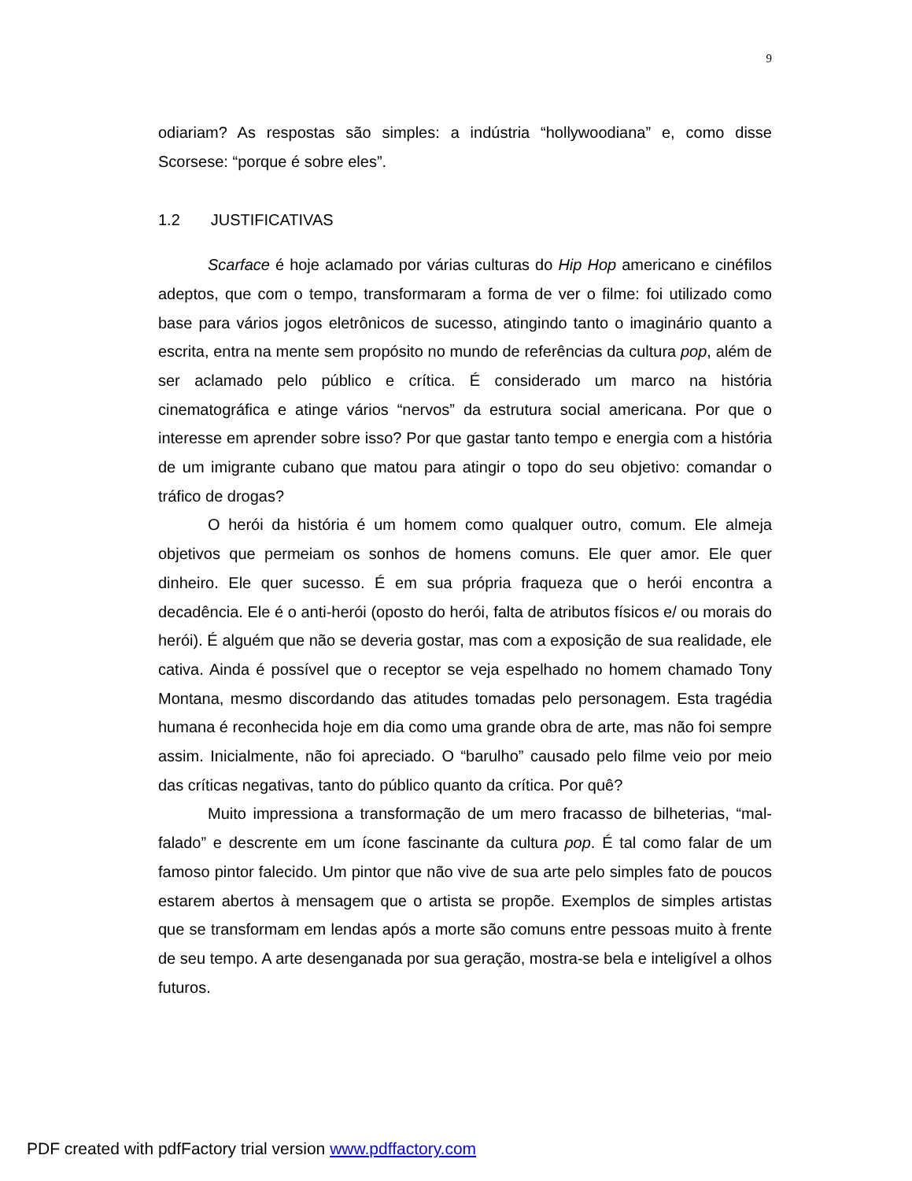9
odiariam? As respostas são simples: a indústria “hollywoodiana” e, como disse Scorsese: “porque é sobre eles”.
1.2 JUSTIFICATIVAS
Scarface é hoje aclamado por várias culturas do Hip Hop americano e cinéfilos adeptos, que com o tempo, transformaram a forma de ver o filme: foi utilizado como base para vários jogos eletrônicos de sucesso, atingindo tanto o imaginário quanto a escrita, entra na mente sem propósito no mundo de referências da cultura pop, além de ser aclamado pelo público e crítica. É considerado um marco na história cinematográfica e atinge vários “nervos” da estrutura social americana. Por que o interesse em aprender sobre isso? Por que gastar tanto tempo e energia com a história de um imigrante cubano que matou para atingir o topo do seu objetivo: comandar o tráfico de drogas?
O herói da história é um homem como qualquer outro, comum. Ele almeja objetivos que permeiam os sonhos de homens comuns. Ele quer amor. Ele quer dinheiro. Ele quer sucesso. É em sua própria fraqueza que o herói encontra a decadência. Ele é o anti-herói (oposto do herói, falta de atributos físicos e/ ou morais do herói). É alguém que não se deveria gostar, mas com a exposição de sua realidade, ele cativa. Ainda é possível que o receptor se veja espelhado no homem chamado Tony Montana, mesmo discordando das atitudes tomadas pelo personagem. Esta tragédia humana é reconhecida hoje em dia como uma grande obra de arte, mas não foi sempre assim. Inicialmente, não foi apreciado. O “barulho” causado pelo filme veio por meio das críticas negativas, tanto do público quanto da crítica. Por quê?
Muito impressiona a transformação de um mero fracasso de bilheterias, “mal-falado” e descrente em um ícone fascinante da cultura pop. É tal como falar de um famoso pintor falecido. Um pintor que não vive de sua arte pelo simples fato de poucos estarem abertos à mensagem que o artista se propõe. Exemplos de simples artistas que se transformam em lendas após a morte são comuns entre pessoas muito à frente de seu tempo. A arte desenganada por sua geração, mostra-se bela e inteligível a olhos futuros.
PDF created with pdfFactory trial version www.pdffactory.com